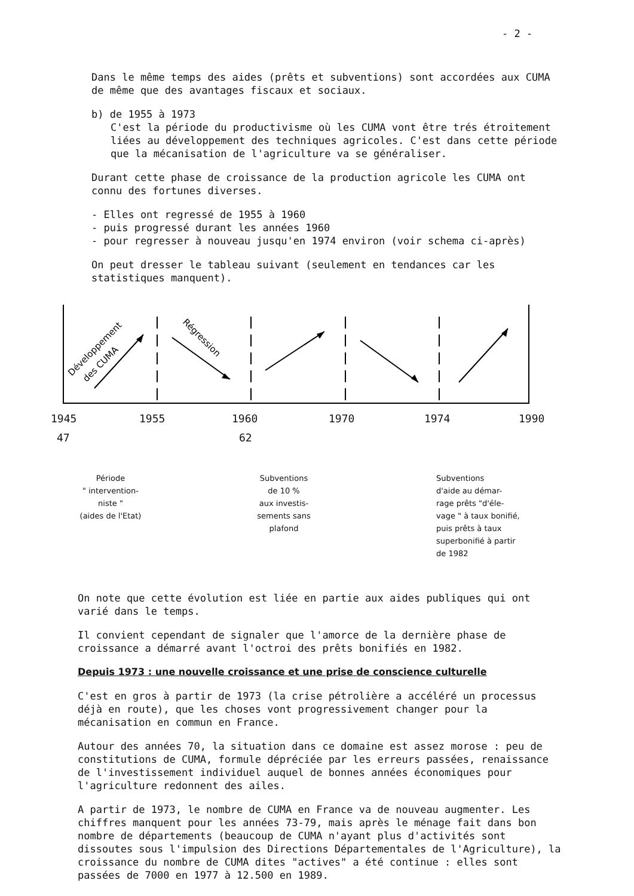- 2 -
Dans le même temps des aides (prêts et subventions) sont accordées aux CUMA de même que des avantages fiscaux et sociaux.
b) de 1955 à 1973
C'est la période du productivisme où les CUMA vont être trés étroitement liées au développement des techniques agricoles. C'est dans cette période que la mécanisation de l'agriculture va se généraliser.
Durant cette phase de croissance de la production agricole les CUMA ont connu des fortunes diverses.
- Elles ont regressé de 1955 à 1960
- puis progressé durant les années 1960
- pour regresser à nouveau jusqu'en 1974 environ (voir schema ci-après)
On peut dresser le tableau suivant (seulement en tendances car les statistiques manquent).
Développement
des CUMA
Régression
1945 1955 1960 1970 1974 1990
47 62
Période
" intervention-
niste "
(aides de l'Etat)
Subventions
de 10 %
aux investis-
sements sans
plafond
Subventions
d'aide au démar-
rage prêts "d'éle-
vage " à taux bonifié,
puis prêts à taux
superbonifié à partir
de 1982
On note que cette évolution est liée en partie aux aides publiques qui ont varié dans le temps.
Il convient cependant de signaler que l'amorce de la dernière phase de croissance a démarré avant l'octroi des prêts bonifiés en 1982.
Depuis 1973 : une nouvelle croissance et une prise de conscience culturelle
C'est en gros à partir de 1973 (la crise pétrolière a accéléré un processus déjà en route), que les choses vont progressivement changer pour la mécanisation en commun en France.
Autour des années 70, la situation dans ce domaine est assez morose : peu de constitutions de CUMA, formule dépréciée par les erreurs passées, renaissance de l'investissement individuel auquel de bonnes années économiques pour l'agriculture redonnent des ailes.
A partir de 1973, le nombre de CUMA en France va de nouveau augmenter. Les chiffres manquent pour les années 73-79, mais après le ménage fait dans bon nombre de départements (beaucoup de CUMA n'ayant plus d'activités sont dissoutes sous l'impulsion des Directions Départementales de l'Agriculture), la croissance du nombre de CUMA dites "actives" a été continue : elles sont passées de 7000 en 1977 à 12.500 en 1989.